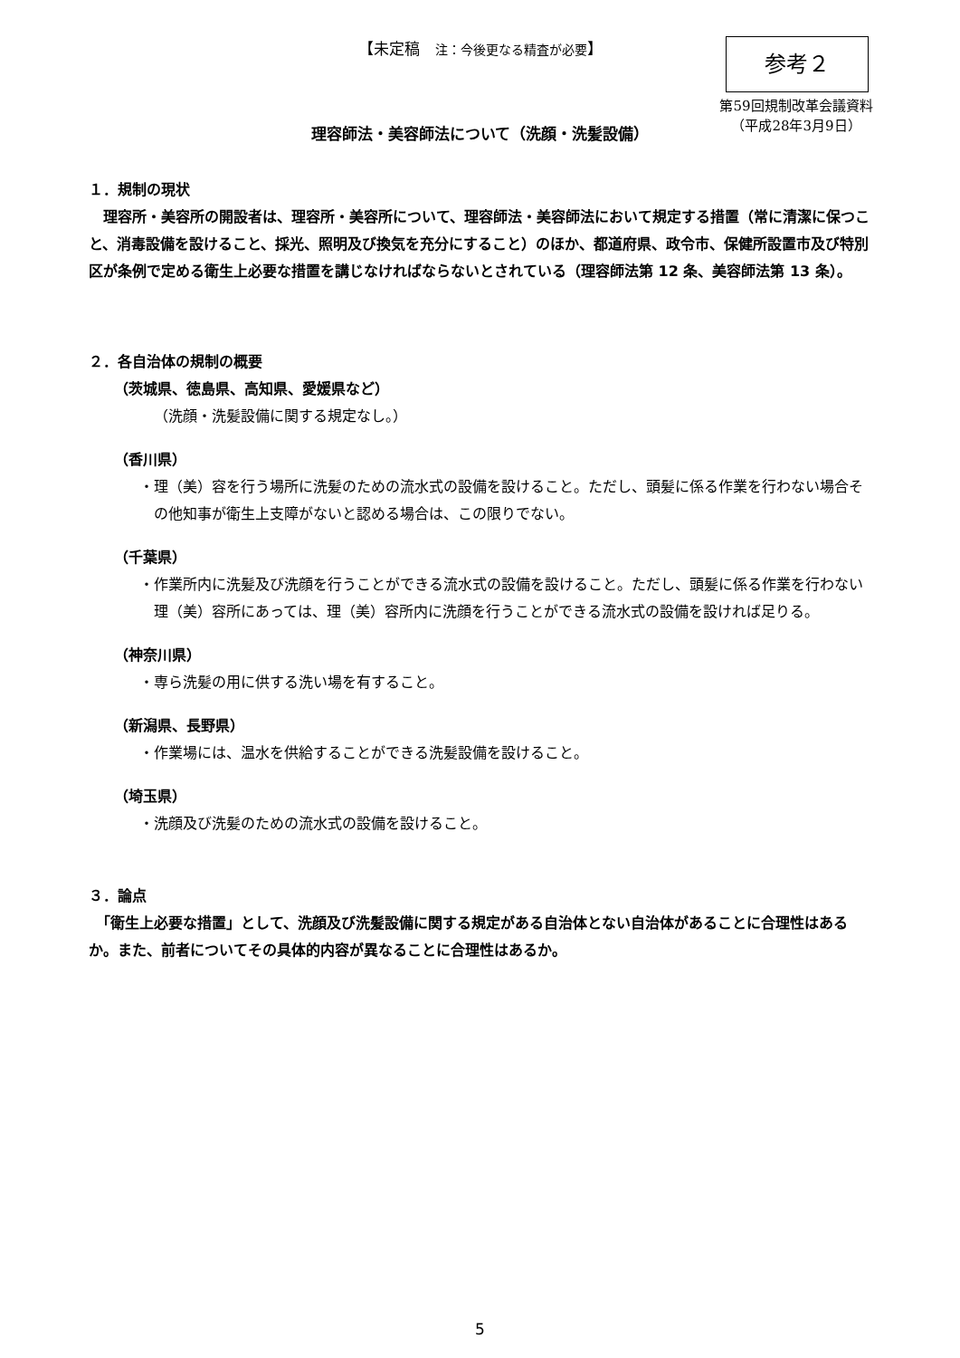【未定稿　注：今後更なる精査が必要】 参考２
第59回規制改革会議資料
（平成28年3月9日）
理容師法・美容師法について（洗顔・洗髪設備）
１．規制の現状
　理容所・美容所の開設者は、理容所・美容所について、理容師法・美容師法において規定する措置（常に清潔に保つこと、消毒設備を設けること、採光、照明及び換気を充分にすること）のほか、都道府県、政令市、保健所設置市及び特別区が条例で定める衛生上必要な措置を講じなければならないとされている（理容師法第 12 条、美容師法第 13 条）。
２．各自治体の規制の概要
（茨城県、徳島県、高知県、愛媛県など）
（洗顔・洗髪設備に関する規定なし。）
（香川県）
・理（美）容を行う場所に洗髪のための流水式の設備を設けること。ただし、頭髪に係る作業を行わない場合その他知事が衛生上支障がないと認める場合は、この限りでない。
（千葉県）
・作業所内に洗髪及び洗顔を行うことができる流水式の設備を設けること。ただし、頭髪に係る作業を行わない理（美）容所にあっては、理（美）容所内に洗顔を行うことができる流水式の設備を設ければ足りる。
（神奈川県）
・専ら洗髪の用に供する洗い場を有すること。
（新潟県、長野県）
・作業場には、温水を供給することができる洗髪設備を設けること。
（埼玉県）
・洗顔及び洗髪のための流水式の設備を設けること。
３．論点
　「衛生上必要な措置」として、洗顔及び洗髪設備に関する規定がある自治体とない自治体があることに合理性はあるか。また、前者についてその具体的内容が異なることに合理性はあるか。
5